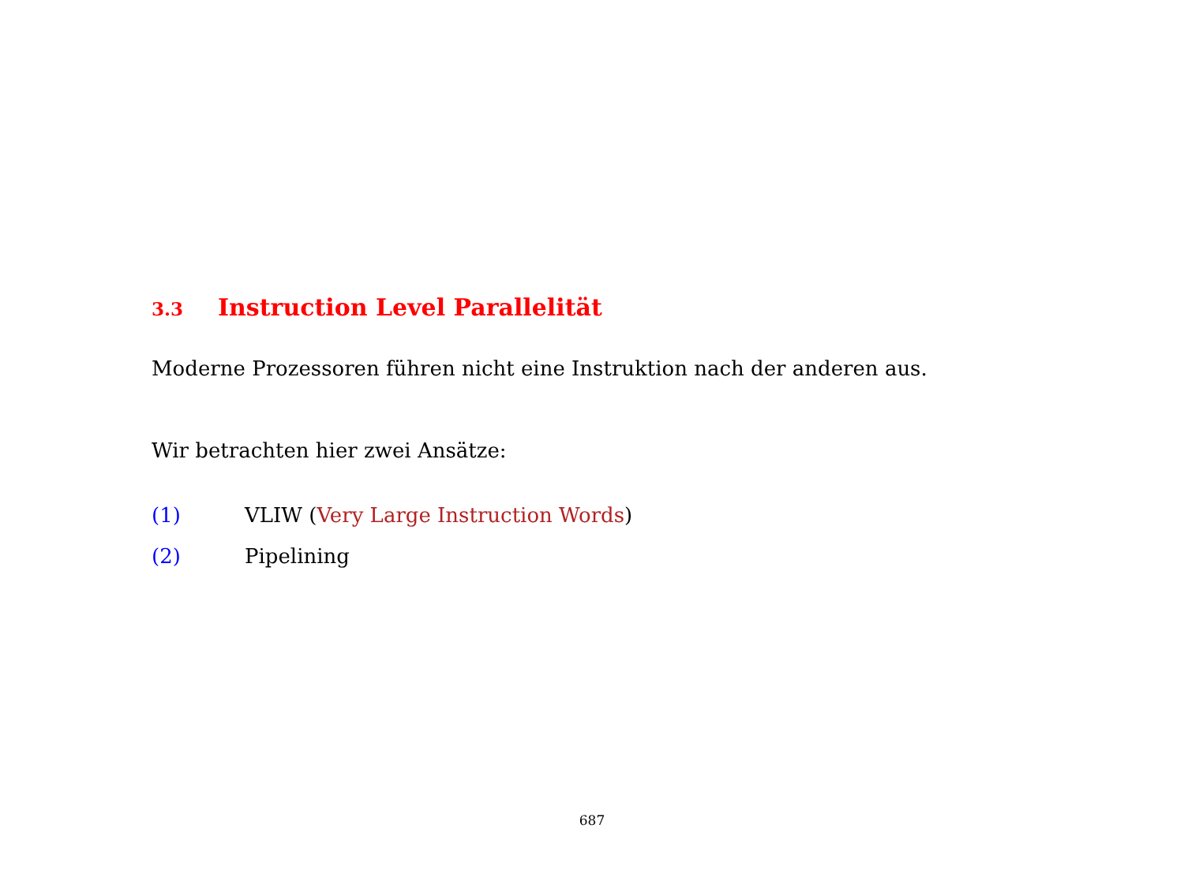3.3 Instruction Level Parallelität
Moderne Prozessoren führen nicht eine Instruktion nach der anderen aus.
Wir betrachten hier zwei Ansätze:
(1) VLIW (Very Large Instruction Words)
(2) Pipelining
687